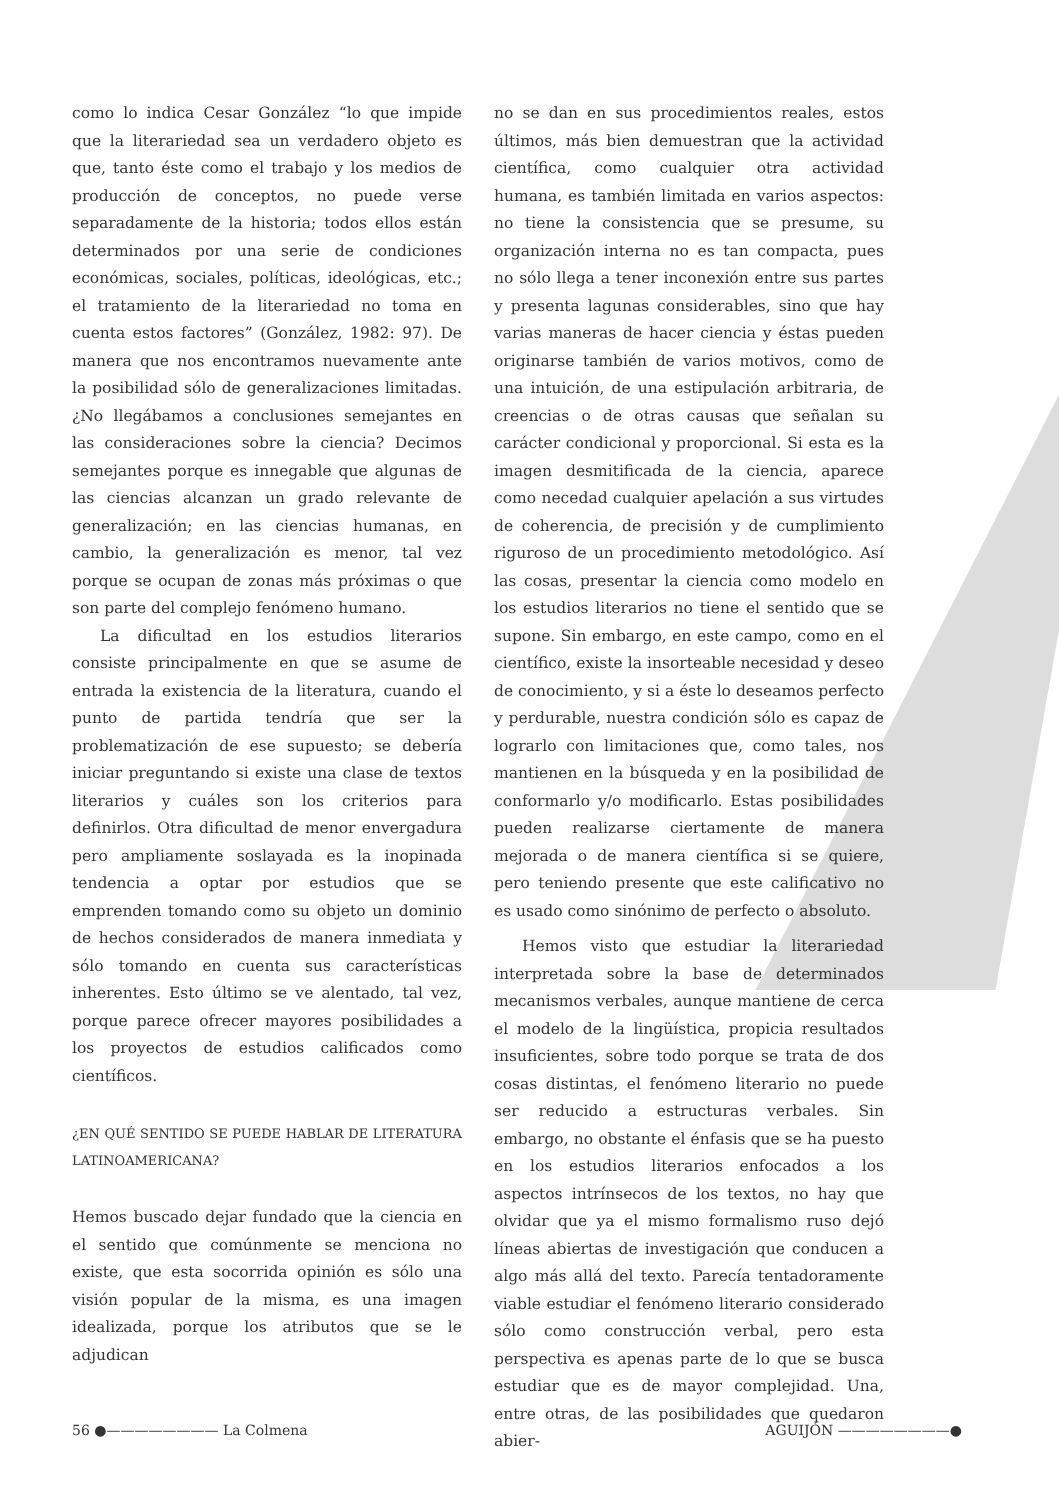como lo indica Cesar González “lo que impide que la literariedad sea un verdadero objeto es que, tanto éste como el trabajo y los medios de producción de conceptos, no puede verse separadamente de la historia; todos ellos están determinados por una serie de condiciones económicas, sociales, políticas, ideológicas, etc.; el tratamiento de la literariedad no toma en cuenta estos factores” (González, 1982: 97). De manera que nos encontramos nuevamente ante la posibilidad sólo de generalizaciones limitadas. ¿No llegábamos a conclusiones semejantes en las consideraciones sobre la ciencia? Decimos semejantes porque es innegable que algunas de las ciencias alcanzan un grado relevante de generalización; en las ciencias humanas, en cambio, la generalización es menor, tal vez porque se ocupan de zonas más próximas o que son parte del complejo fenómeno humano.
La dificultad en los estudios literarios consiste principalmente en que se asume de entrada la existencia de la literatura, cuando el punto de partida tendría que ser la problematización de ese supuesto; se debería iniciar preguntando si existe una clase de textos literarios y cuáles son los criterios para definirlos. Otra dificultad de menor envergadura pero ampliamente soslayada es la inopinada tendencia a optar por estudios que se emprenden tomando como su objeto un dominio de hechos considerados de manera inmediata y sólo tomando en cuenta sus características inherentes. Esto último se ve alentado, tal vez, porque parece ofrecer mayores posibilidades a los proyectos de estudios calificados como científicos.
¿EN QUÉ SENTIDO SE PUEDE HABLAR DE LITERATURA LATINOAMERICANA?
Hemos buscado dejar fundado que la ciencia en el sentido que comúnmente se menciona no existe, que esta socorrida opinión es sólo una visión popular de la misma, es una imagen idealizada, porque los atributos que se le adjudican
no se dan en sus procedimientos reales, estos últimos, más bien demuestran que la actividad científica, como cualquier otra actividad humana, es también limitada en varios aspectos: no tiene la consistencia que se presume, su organización interna no es tan compacta, pues no sólo llega a tener inconexión entre sus partes y presenta lagunas considerables, sino que hay varias maneras de hacer ciencia y éstas pueden originarse también de varios motivos, como de una intuición, de una estipulación arbitraria, de creencias o de otras causas que señalan su carácter condicional y proporcional. Si esta es la imagen desmitificada de la ciencia, aparece como necedad cualquier apelación a sus virtudes de coherencia, de precisión y de cumplimiento riguroso de un procedimiento metodológico. Así las cosas, presentar la ciencia como modelo en los estudios literarios no tiene el sentido que se supone. Sin embargo, en este campo, como en el científico, existe la insorteable necesidad y deseo de conocimiento, y si a éste lo deseamos perfecto y perdurable, nuestra condición sólo es capaz de lograrlo con limitaciones que, como tales, nos mantienen en la búsqueda y en la posibilidad de conformarlo y/o modificarlo. Estas posibilidades pueden realizarse ciertamente de manera mejorada o de manera científica si se quiere, pero teniendo presente que este calificativo no es usado como sinónimo de perfecto o absoluto.
Hemos visto que estudiar la literariedad interpretada sobre la base de determinados mecanismos verbales, aunque mantiene de cerca el modelo de la lingüística, propicia resultados insuficientes, sobre todo porque se trata de dos cosas distintas, el fenómeno literario no puede ser reducido a estructuras verbales. Sin embargo, no obstante el énfasis que se ha puesto en los estudios literarios enfocados a los aspectos intrínsecos de los textos, no hay que olvidar que ya el mismo formalismo ruso dejó líneas abiertas de investigación que conducen a algo más allá del texto. Parecía tentadoramente viable estudiar el fenómeno literario considerado sólo como construcción verbal, pero esta perspectiva es apenas parte de lo que se busca estudiar que es de mayor complejidad. Una, entre otras, de las posibilidades que quedaron abier-
56 ●———————— La Colmena AGUIJÓN ————————●